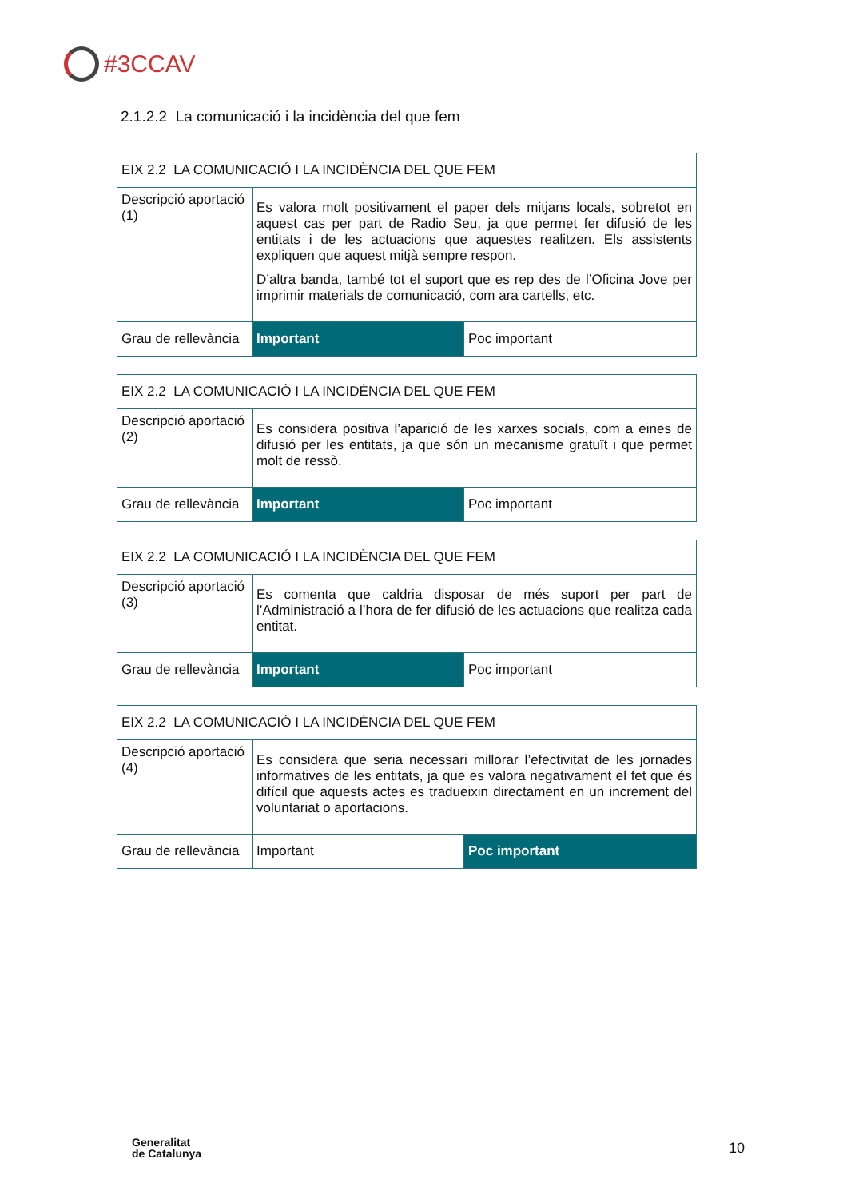#3CCAV
2.1.2.2 La comunicació i la incidència del que fem
| EIX 2.2 LA COMUNICACIÓ I LA INCIDÈNCIA DEL QUE FEM | | |
| Descripció aportació (1) | Es valora molt positivament el paper dels mitjans locals, sobretot en aquest cas per part de Radio Seu, ja que permet fer difusió de les entitats i de les actuacions que aquestes realitzen. Els assistents expliquen que aquest mitjà sempre respon. D’altra banda, també tot el suport que es rep des de l’Oficina Jove per imprimir materials de comunicació, com ara cartells, etc. | |
| Grau de rellevància | Important | Poc important |
| EIX 2.2 LA COMUNICACIÓ I LA INCIDÈNCIA DEL QUE FEM | | |
| Descripció aportació (2) | Es considera positiva l’aparició de les xarxes socials, com a eines de difusió per les entitats, ja que són un mecanisme gratuït i que permet molt de ressò. | |
| Grau de rellevància | Important | Poc important |
| EIX 2.2 LA COMUNICACIÓ I LA INCIDÈNCIA DEL QUE FEM | | |
| Descripció aportació (3) | Es comenta que caldria disposar de més suport per part de l’Administració a l’hora de fer difusió de les actuacions que realitza cada entitat. | |
| Grau de rellevància | Important | Poc important |
| EIX 2.2 LA COMUNICACIÓ I LA INCIDÈNCIA DEL QUE FEM | | |
| Descripció aportació (4) | Es considera que seria necessari millorar l’efectivitat de les jornades informatives de les entitats, ja que es valora negativament el fet que és difícil que aquests actes es tradueixin directament en un increment del voluntariat o aportacions. | |
| Grau de rellevància | Important | Poc important |
Generalitat
de Catalunya
10